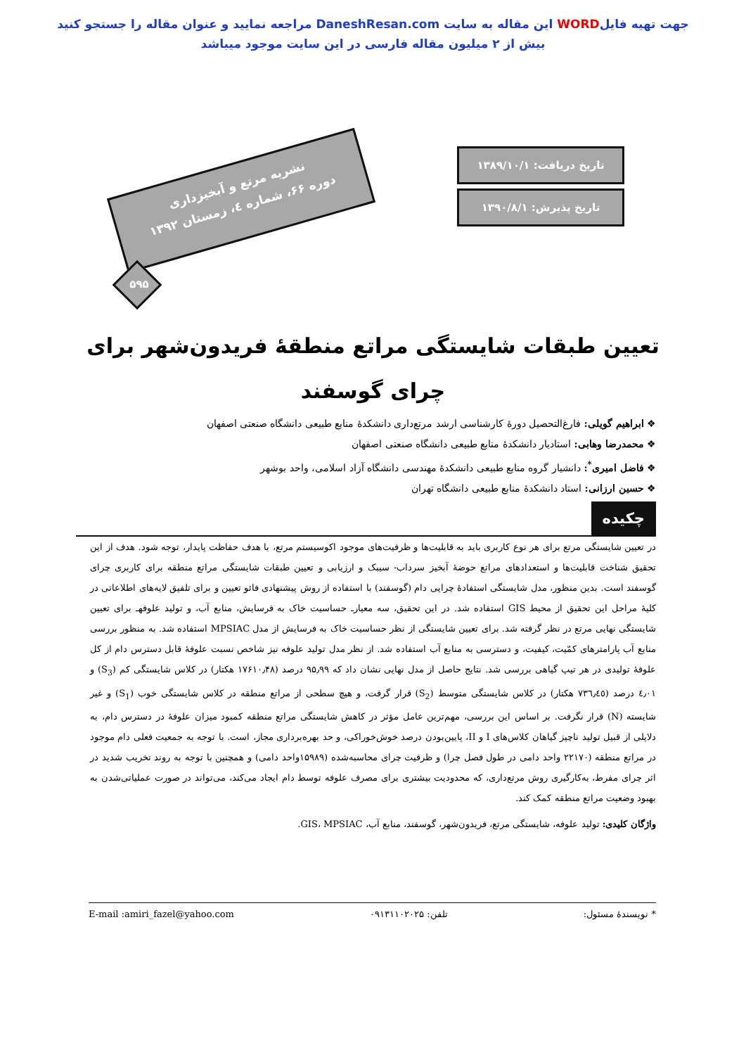جهت تهیه فایلWORD این مقاله به سایت DaneshResan.com مراجعه نمایید و عنوان مقاله را جستجو کنید
بیش از ۲ میلیون مقاله فارسی در این سایت موجود میباشد
نشریه مرتع و آبخیزداری
دوره ۶۶، شماره ٤، زمستان ۱۳۹۲
۵۹۵
تاریخ دریافت: ۱۳۸۹/۱۰/۱
تاریخ پذیرش: ۱۳۹۰/۸/۱
تعیین طبقات شایستگی مراتع منطقهٔ فریدون‌شهر برای چرای گوسفند
❖ ابراهیم گویلی: فارغ‌التحصیل دورهٔ کارشناسی ارشد مرتع‌داری دانشکدهٔ منابع طبیعی دانشگاه صنعتی اصفهان
❖ محمدرضا وهابی: استادیار دانشکدهٔ منابع طبیعی دانشگاه صنعتی اصفهان
❖ فاضل امیری<sup>*</sup>: دانشیار گروه منابع طبیعی دانشکدهٔ مهندسی دانشگاه آزاد اسلامی، واحد بوشهر
❖ حسین ارزانی: استاد دانشکدهٔ منابع طبیعی دانشگاه تهران
چکیده
در تعیین شایستگی مرتع برای هر نوع کاربری باید به قابلیت‌ها و ظرفیت‌های موجود اکوسیستم مرتع، با هدف حفاظت پایدار، توجه شود. هدف از این تحقیق شناخت قابلیت‌ها و استعدادهای مراتع حوضهٔ آبخیز سرداب- سیبک و ارزیابی و تعیین طبقات شایستگی مراتع منطقه برای کاربری چرای گوسفند است. بدین منظور، مدل شایستگی استفادهٔ چرایی دام (گوسفند) با استفاده از روش پیشنهادی فائو تعیین و برای تلفیق لایه‌های اطلاعاتی در کلیهٔ مراحل این تحقیق از محیط GIS استفاده شد. در این تحقیق، سه معیارـ حساسیت خاک به فرسایش، منابع آب، و تولید علوفهـ برای تعیین شایستگی نهایی مرتع در نظر گرفته شد. برای تعیین شایستگی از نظر حساسیت خاک به فرسایش از مدل MPSIAC استفاده شد. به منظور بررسی منابع آب پارامترهای کمّیت، کیفیت، و دسترسی به منابع آب استفاده شد. از نظر مدل تولید علوفه نیز شاخص نسبت علوفهٔ قابل دسترس دام از کل علوفهٔ تولیدی در هر تیپ گیاهی بررسی شد. نتایج حاصل از مدل نهایی نشان داد که ۹۵٫۹۹ درصد (۱۷۶۱۰٫۴۸ هکتار) در کلاس شایستگی کم (S<sub>3</sub>) و ٤٫۰۱ درصد (۷۳٦٫٤٥ هکتار) در کلاس شایستگی متوسط (S<sub>2</sub>) قرار گرفت، و هیچ سطحی از مراتع منطقه در کلاس شایستگی خوب (S<sub>1</sub>) و غیر شایسته (N) قرار نگرفت. بر اساس این بررسی، مهم‌ترین عامل مؤثر در کاهش شایستگی مراتع منطقه کمبود میزان علوفهٔ در دسترس دام، به دلایلی از قبیل تولید ناچیز گیاهان کلاس‌های I و II، پایین‌بودن درصد خوش‌خوراکی، و حد بهره‌برداری مجاز، است. با توجه به جمعیت فعلی دام موجود در مراتع منطقه (۲۲۱۷۰ واحد دامی در طول فصل چرا) و ظرفیت چرای محاسبه‌شده (۱۵۹۸۹واحد دامی) و همچنین با توجه به روند تخریب شدید در اثر چرای مفرط، به‌کارگیری روش مرتع‌داری، که محدودیت بیشتری برای مصرف علوفه توسط دام ایجاد می‌کند، می‌تواند در صورت عملیاتی‌شدن به بهبود وضعیت مراتع منطقه کمک کند.
واژگان کلیدی: تولید علوفه، شایستگی مرتع، فریدون‌شهر، گوسفند، منابع آب، GIS، MPSIAC.
* نویسندهٔ مسئول: تلفن: ۰۹۱۳۱۱۰۲۰۲۵ E-mail :amiri_fazel@yahoo.com